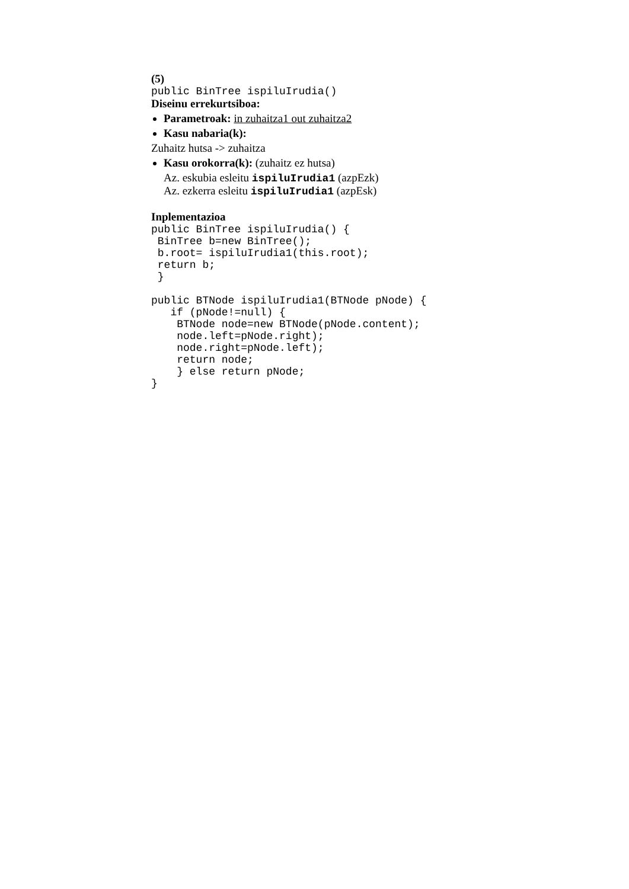(5)
public BinTree ispiluIrudia()
Diseinu errekurtsiboa:
Parametroak: in zuhaitza1 out zuhaitza2
Kasu nabaria(k):
Zuhaitz hutsa -> zuhaitza
Kasu orokorra(k): (zuhaitz ez hutsa)
Az. eskubia esleitu ispiluIrudia1 (azpEzk)
Az. ezkerra esleitu ispiluIrudia1 (azpEsk)
Inplementazioa
public BinTree ispiluIrudia() {
 BinTree b=new BinTree();
 b.root= ispiluIrudia1(this.root);
 return b;
 }

public BTNode ispiluIrudia1(BTNode pNode) {
   if (pNode!=null) {
    BTNode node=new BTNode(pNode.content);
    node.left=pNode.right);
    node.right=pNode.left);
    return node;
    } else return pNode;
}